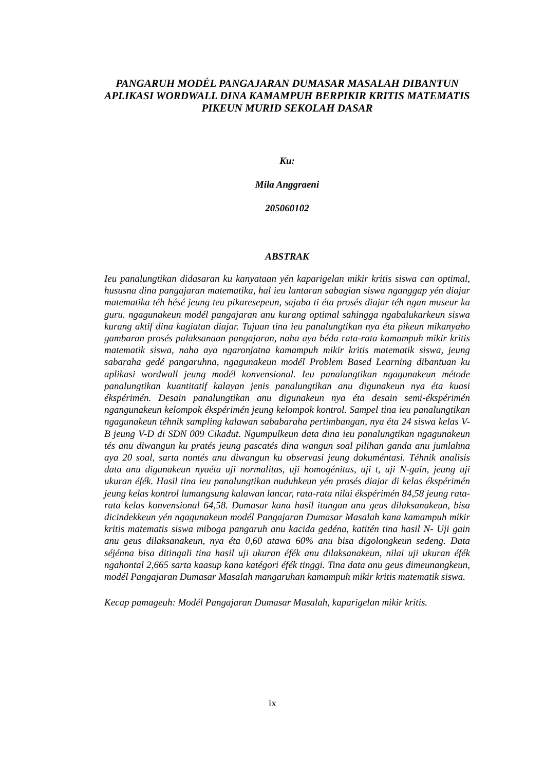PANGARUH MODÉL PANGAJARAN DUMASAR MASALAH DIBANTUN APLIKASI WORDWALL DINA KAMAMPUH BERPIKIR KRITIS MATEMATIS PIKEUN MURID SEKOLAH DASAR
Ku:
Mila Anggraeni
205060102
ABSTRAK
Ieu panalungtikan didasaran ku kanyataan yén kaparigelan mikir kritis siswa can optimal, hususna dina pangajaran matematika, hal ieu lantaran sabagian siswa nganggap yén diajar matematika téh hésé jeung teu pikaresepeun, sajaba ti éta prosés diajar téh ngan museur ka guru. ngagunakeun modél pangajaran anu kurang optimal sahingga ngabalukarkeun siswa kurang aktif dina kagiatan diajar. Tujuan tina ieu panalungtikan nya éta pikeun mikanyaho gambaran prosés palaksanaan pangajaran, naha aya béda rata-rata kamampuh mikir kritis matematik siswa, naha aya ngaronjatna kamampuh mikir kritis matematik siswa, jeung sabaraha gedé pangaruhna, ngagunakeun modél Problem Based Learning dibantuan ku aplikasi wordwall jeung modél konvensional. Ieu panalungtikan ngagunakeun métode panalungtikan kuantitatif kalayan jenis panalungtikan anu digunakeun nya éta kuasi ékspérimén. Desain panalungtikan anu digunakeun nya éta desain semi-ékspérimén ngangunakeun kelompok ékspérimén jeung kelompok kontrol. Sampel tina ieu panalungtikan ngagunakeun téhnik sampling kalawan sababaraha pertimbangan, nya éta 24 siswa kelas V-B jeung V-D di SDN 009 Cikadut. Ngumpulkeun data dina ieu panalungtikan ngagunakeun tés anu diwangun ku pratés jeung pascatés dina wangun soal pilihan ganda anu jumlahna aya 20 soal, sarta nontés anu diwangun ku observasi jeung dokuméntasi. Téhnik analisis data anu digunakeun nyaéta uji normalitas, uji homogénitas, uji t, uji N-gain, jeung uji ukuran éfék. Hasil tina ieu panalungtikan nuduhkeun yén prosés diajar di kelas ékspérimén jeung kelas kontrol lumangsung kalawan lancar, rata-rata nilai ékspérimén 84,58 jeung rata-rata kelas konvensional 64,58. Dumasar kana hasil itungan anu geus dilaksanakeun, bisa dicindekkeun yén ngagunakeun modél Pangajaran Dumasar Masalah kana kamampuh mikir kritis matematis siswa miboga pangaruh anu kacida gedéna, katitén tina hasil N- Uji gain anu geus dilaksanakeun, nya éta 0,60 atawa 60% anu bisa digolongkeun sedeng. Data séjénna bisa ditingali tina hasil uji ukuran éfék anu dilaksanakeun, nilai uji ukuran éfék ngahontal 2,665 sarta kaasup kana katégori éfék tinggi. Tina data anu geus dimeunangkeun, modél Pangajaran Dumasar Masalah mangaruhan kamampuh mikir kritis matematik siswa.
Kecap pamageuh: Modél Pangajaran Dumasar Masalah, kaparigelan mikir kritis.
ix